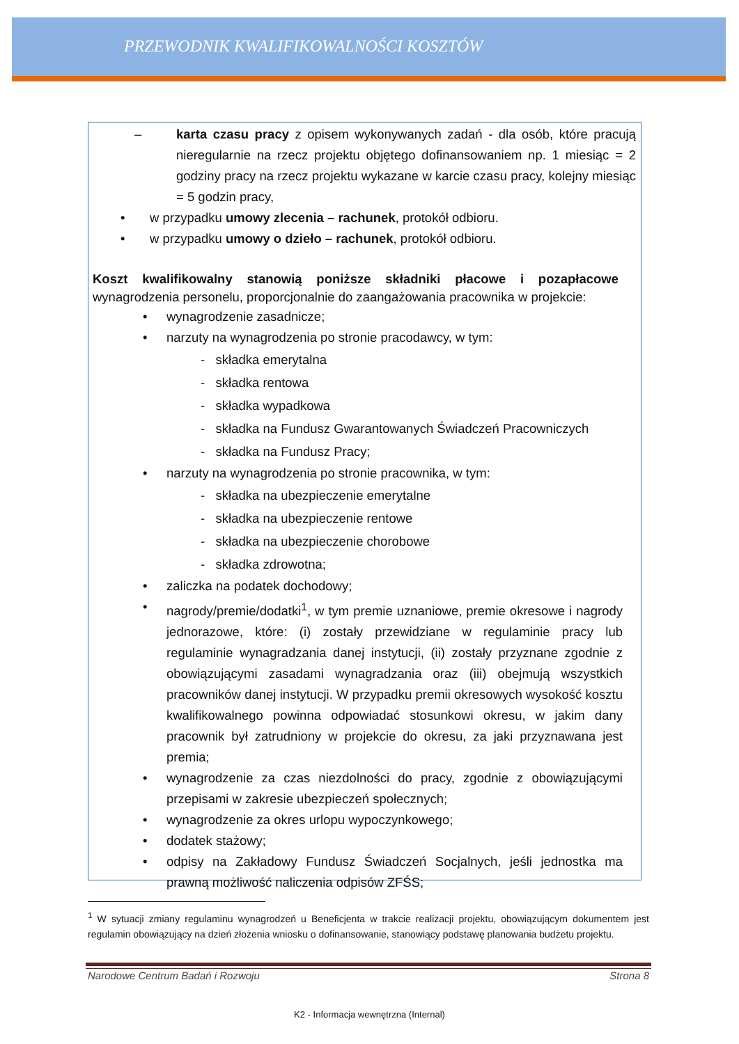PRZEWODNIK KWALIFIKOWALNOŚCI KOSZTÓW
– karta czasu pracy z opisem wykonywanych zadań - dla osób, które pracują nieregularnie na rzecz projektu objętego dofinansowaniem np. 1 miesiąc = 2 godziny pracy na rzecz projektu wykazane w karcie czasu pracy, kolejny miesiąc = 5 godzin pracy,
• w przypadku umowy zlecenia – rachunek, protokół odbioru.
• w przypadku umowy o dzieło – rachunek, protokół odbioru.
Koszt kwalifikowalny stanowią poniższe składniki płacowe i pozapłacowe wynagrodzenia personelu, proporcjonalnie do zaangażowania pracownika w projekcie:
• wynagrodzenie zasadnicze;
• narzuty na wynagrodzenia po stronie pracodawcy, w tym:
- składka emerytalna
- składka rentowa
- składka wypadkowa
- składka na Fundusz Gwarantowanych Świadczeń Pracowniczych
- składka na Fundusz Pracy;
• narzuty na wynagrodzenia po stronie pracownika, w tym:
- składka na ubezpieczenie emerytalne
- składka na ubezpieczenie rentowe
- składka na ubezpieczenie chorobowe
- składka zdrowotna;
• zaliczka na podatek dochodowy;
• nagrody/premie/dodatki<sup>1</sup>, w tym premie uznaniowe, premie okresowe i nagrody jednorazowe, które: (i) zostały przewidziane w regulaminie pracy lub regulaminie wynagradzania danej instytucji, (ii) zostały przyznane zgodnie z obowiązującymi zasadami wynagradzania oraz (iii) obejmują wszystkich pracowników danej instytucji. W przypadku premii okresowych wysokość kosztu kwalifikowalnego powinna odpowiadać stosunkowi okresu, w jakim dany pracownik był zatrudniony w projekcie do okresu, za jaki przyznawana jest premia;
• wynagrodzenie za czas niezdolności do pracy, zgodnie z obowiązującymi przepisami w zakresie ubezpieczeń społecznych;
• wynagrodzenie za okres urlopu wypoczynkowego;
• dodatek stażowy;
• odpisy na Zakładowy Fundusz Świadczeń Socjalnych, jeśli jednostka ma prawną możliwość naliczenia odpisów ZFŚS;
<sup>1</sup> W sytuacji zmiany regulaminu wynagrodzeń u Beneficjenta w trakcie realizacji projektu, obowiązującym dokumentem jest regulamin obowiązujący na dzień złożenia wniosku o dofinansowanie, stanowiący podstawę planowania budżetu projektu.
Narodowe Centrum Badań i Rozwoju Strona 8
K2 - Informacja wewnętrzna (Internal)